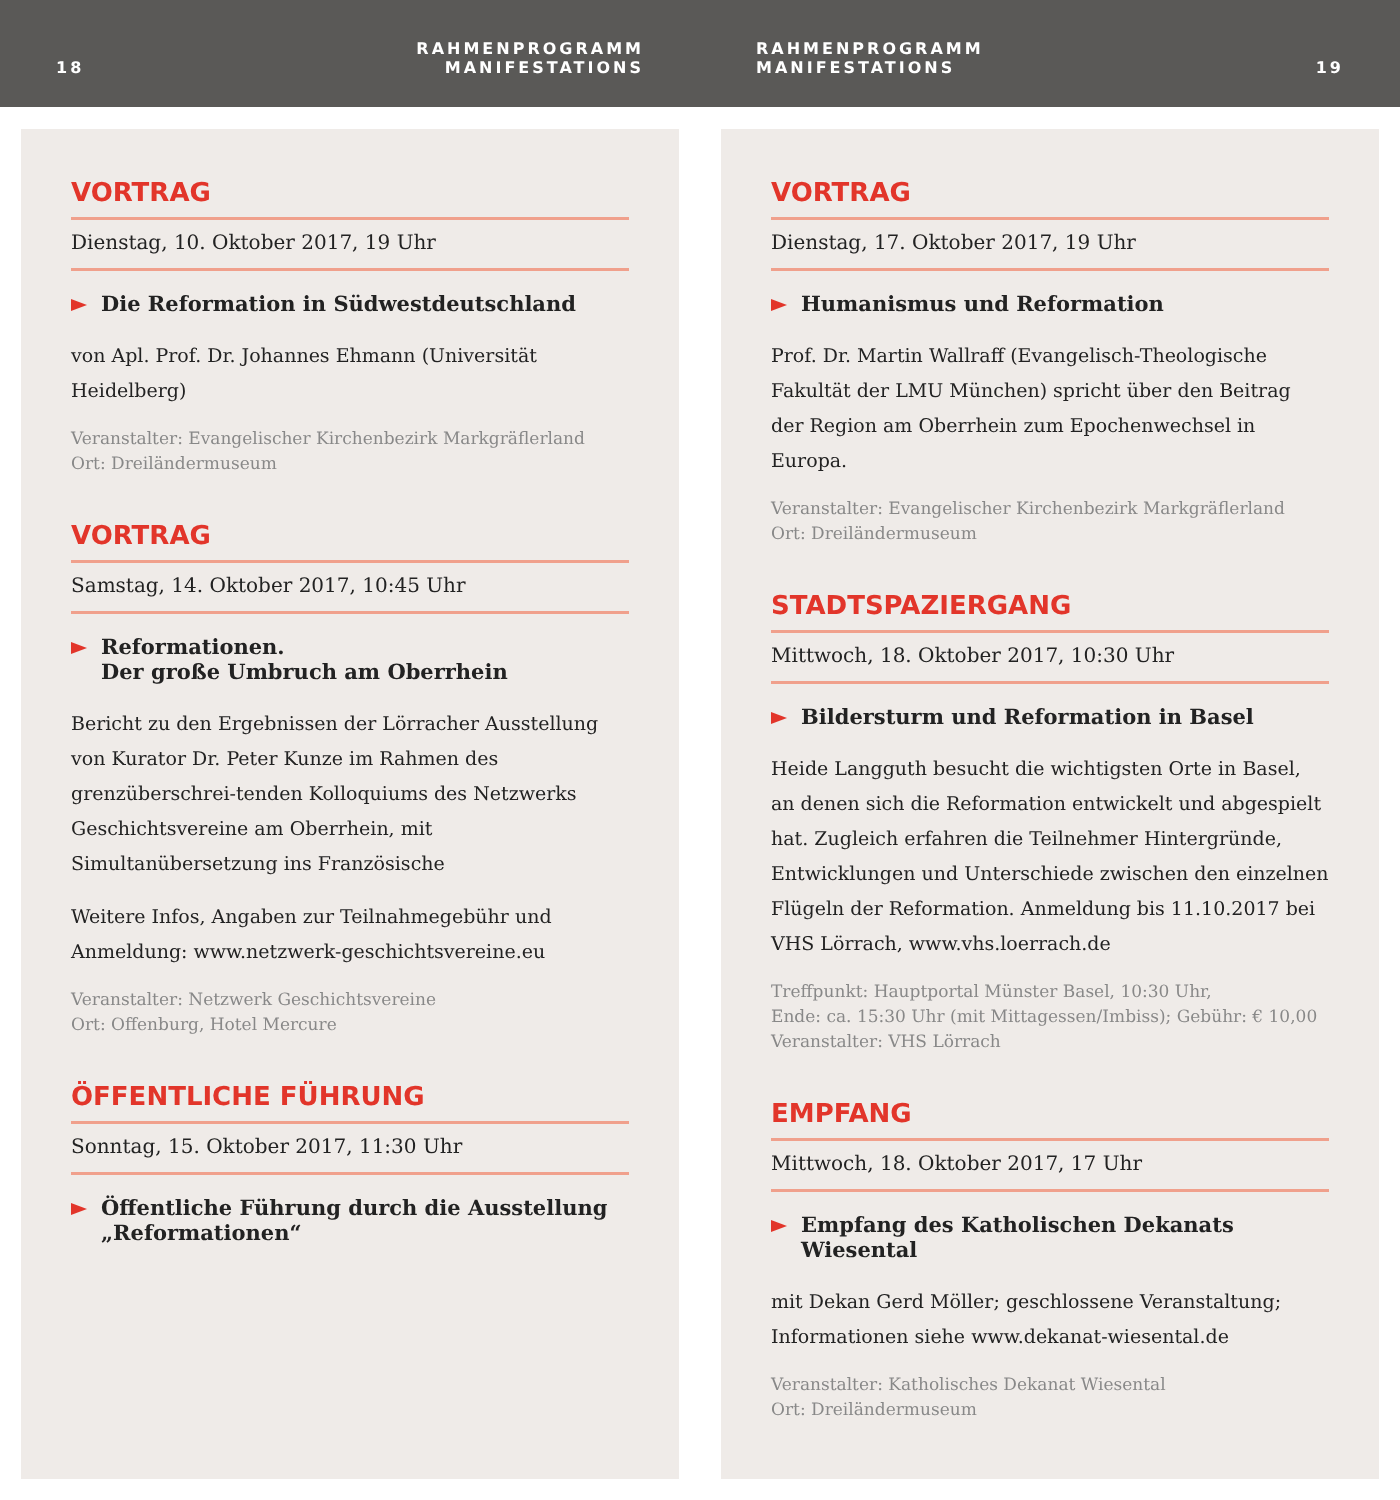18 RAHMENPROGRAMM
MANIFESTATIONS
RAHMENPROGRAMM
MANIFESTATIONS 19
VORTRAG
Dienstag, 10. Oktober 2017, 19 Uhr
Die Reformation in Südwestdeutschland
von Apl. Prof. Dr. Johannes Ehmann (Universität Heidelberg)
Veranstalter: Evangelischer Kirchenbezirk Markgräflerland
Ort: Dreiländermuseum
VORTRAG
Samstag, 14. Oktober 2017, 10:45 Uhr
Reformationen.
Der große Umbruch am Oberrhein
Bericht zu den Ergebnissen der Lörracher Ausstellung von Kurator Dr. Peter Kunze im Rahmen des grenzüberschrei-tenden Kolloquiums des Netzwerks Geschichtsvereine am Oberrhein, mit Simultanübersetzung ins Französische
Weitere Infos, Angaben zur Teilnahmegebühr und Anmeldung: www.netzwerk-geschichtsvereine.eu
Veranstalter: Netzwerk Geschichtsvereine
Ort: Offenburg, Hotel Mercure
ÖFFENTLICHE FÜHRUNG
Sonntag, 15. Oktober 2017, 11:30 Uhr
Öffentliche Führung durch die Ausstellung „Reformationen“
VORTRAG
Dienstag, 17. Oktober 2017, 19 Uhr
Humanismus und Reformation
Prof. Dr. Martin Wallraff (Evangelisch-Theologische Fakultät der LMU München) spricht über den Beitrag der Region am Oberrhein zum Epochenwechsel in Europa.
Veranstalter: Evangelischer Kirchenbezirk Markgräflerland
Ort: Dreiländermuseum
STADTSPAZIERGANG
Mittwoch, 18. Oktober 2017, 10:30 Uhr
Bildersturm und Reformation in Basel
Heide Langguth besucht die wichtigsten Orte in Basel, an denen sich die Reformation entwickelt und abgespielt hat. Zugleich erfahren die Teilnehmer Hintergründe, Entwicklungen und Unterschiede zwischen den einzelnen Flügeln der Reformation. Anmeldung bis 11.10.2017 bei VHS Lörrach, www.vhs.loerrach.de
Treffpunkt: Hauptportal Münster Basel, 10:30 Uhr,
Ende: ca. 15:30 Uhr (mit Mittagessen/Imbiss); Gebühr: € 10,00
Veranstalter: VHS Lörrach
EMPFANG
Mittwoch, 18. Oktober 2017, 17 Uhr
Empfang des Katholischen Dekanats Wiesental
mit Dekan Gerd Möller; geschlossene Veranstaltung; Informationen siehe www.dekanat-wiesental.de
Veranstalter: Katholisches Dekanat Wiesental
Ort: Dreiländermuseum